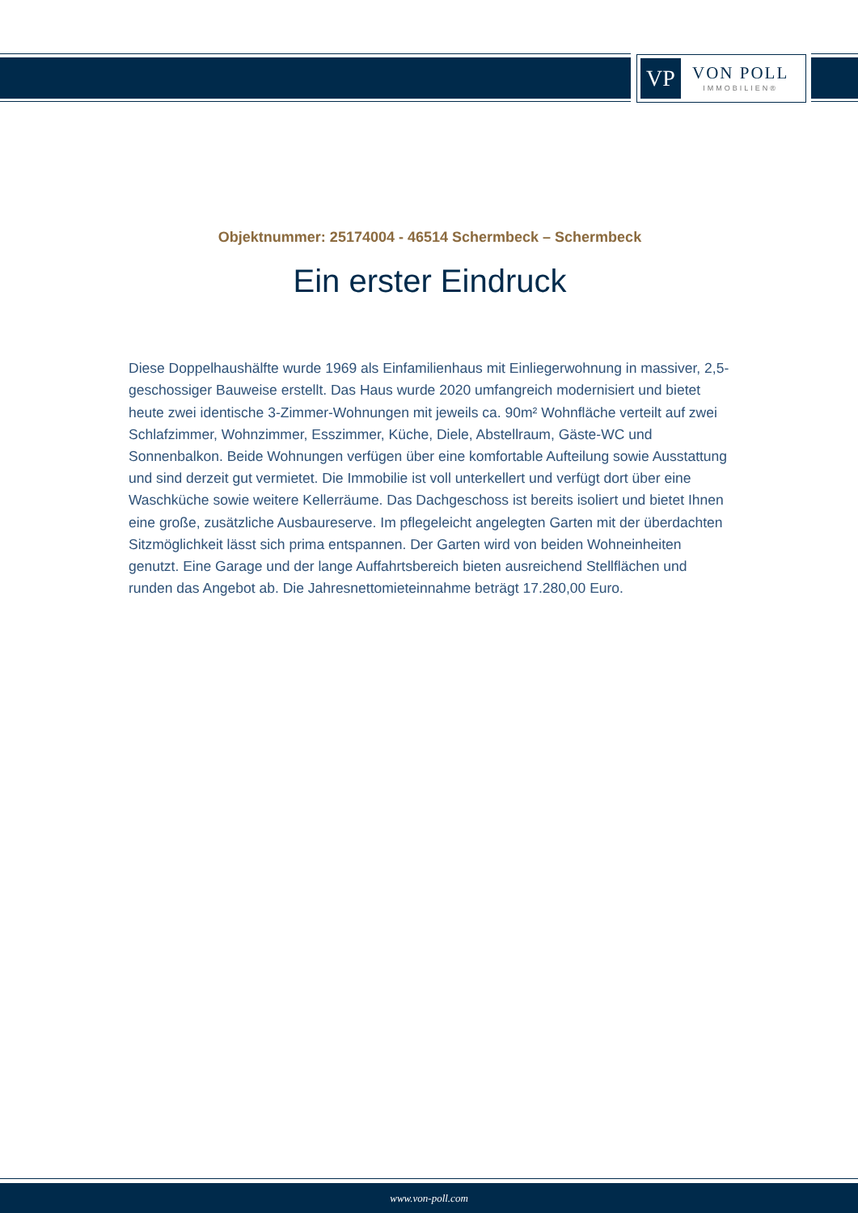VP
VON POLL
IMMOBILIEN®
Objektnummer: 25174004 - 46514 Schermbeck – Schermbeck
Ein erster Eindruck
Diese Doppelhaushälfte wurde 1969 als Einfamilienhaus mit Einliegerwohnung in massiver, 2,5-geschossiger Bauweise erstellt. Das Haus wurde 2020 umfangreich modernisiert und bietet heute zwei identische 3-Zimmer-Wohnungen mit jeweils ca. 90m² Wohnfläche verteilt auf zwei Schlafzimmer, Wohnzimmer, Esszimmer, Küche, Diele, Abstellraum, Gäste-WC und Sonnenbalkon. Beide Wohnungen verfügen über eine komfortable Aufteilung sowie Ausstattung und sind derzeit gut vermietet. Die Immobilie ist voll unterkellert und verfügt dort über eine Waschküche sowie weitere Kellerräume. Das Dachgeschoss ist bereits isoliert und bietet Ihnen eine große, zusätzliche Ausbaureserve. Im pflegeleicht angelegten Garten mit der überdachten Sitzmöglichkeit lässt sich prima entspannen. Der Garten wird von beiden Wohneinheiten genutzt. Eine Garage und der lange Auffahrtsbereich bieten ausreichend Stellflächen und runden das Angebot ab. Die Jahresnettomieteinnahme beträgt 17.280,00 Euro.
www.von-poll.com